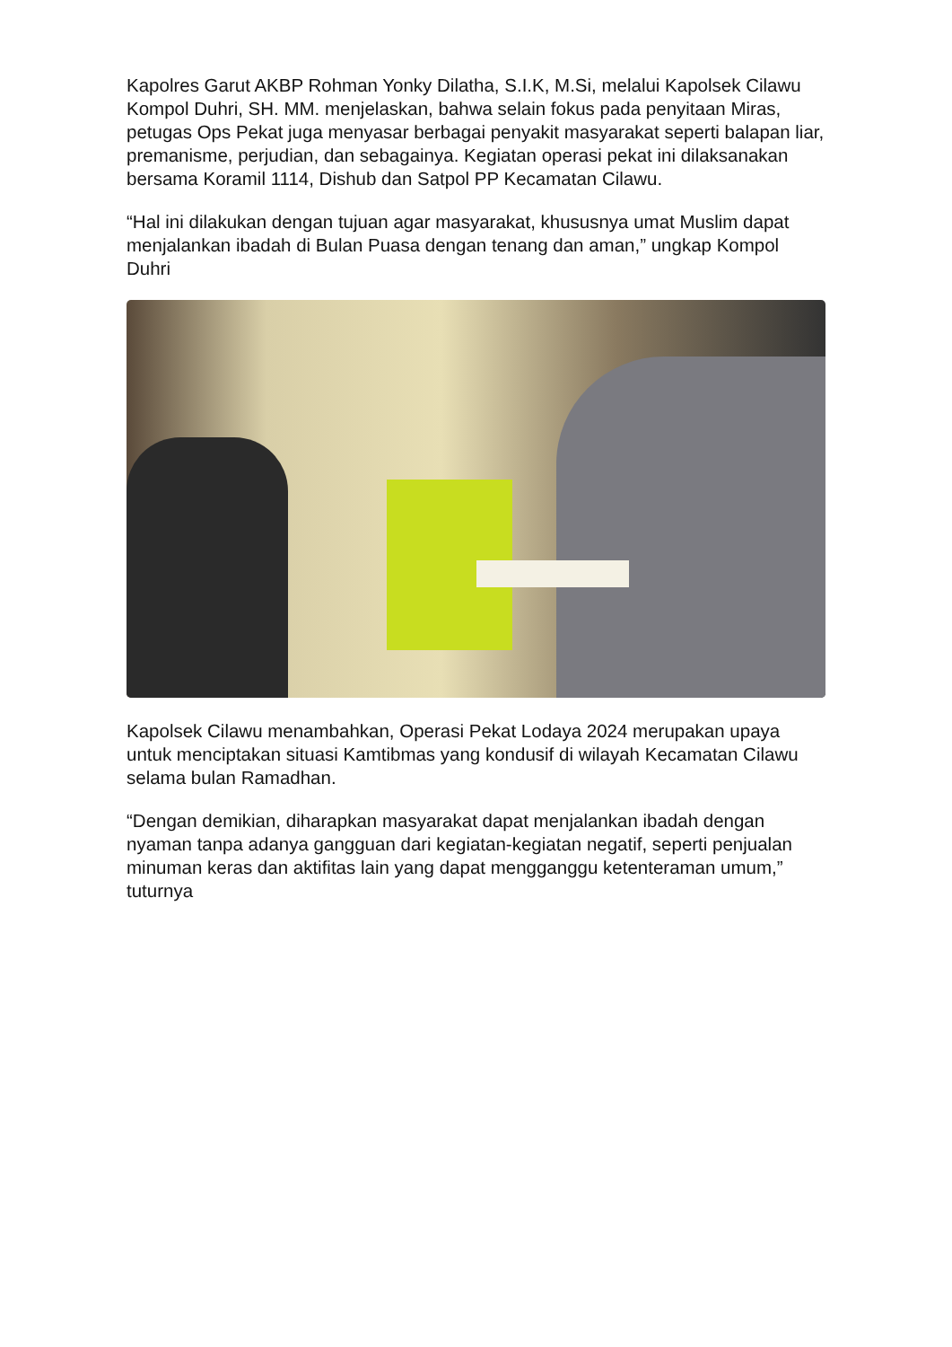Kapolres Garut AKBP Rohman Yonky Dilatha, S.I.K, M.Si, melalui Kapolsek Cilawu Kompol Duhri, SH. MM. menjelaskan, bahwa selain fokus pada penyitaan Miras, petugas Ops Pekat juga menyasar berbagai penyakit masyarakat seperti balapan liar, premanisme, perjudian, dan sebagainya. Kegiatan operasi pekat ini dilaksanakan bersama Koramil 1114, Dishub dan Satpol PP Kecamatan Cilawu.
“Hal ini dilakukan dengan tujuan agar masyarakat, khususnya umat Muslim dapat menjalankan ibadah di Bulan Puasa dengan tenang dan aman,” ungkap Kompol Duhri
Kapolsek Cilawu menambahkan, Operasi Pekat Lodaya 2024 merupakan upaya untuk menciptakan situasi Kamtibmas yang kondusif di wilayah Kecamatan Cilawu selama bulan Ramadhan.
“Dengan demikian, diharapkan masyarakat dapat menjalankan ibadah dengan nyaman tanpa adanya gangguan dari kegiatan-kegiatan negatif, seperti penjualan minuman keras dan aktifitas lain yang dapat mengganggu ketenteraman umum,” tuturnya